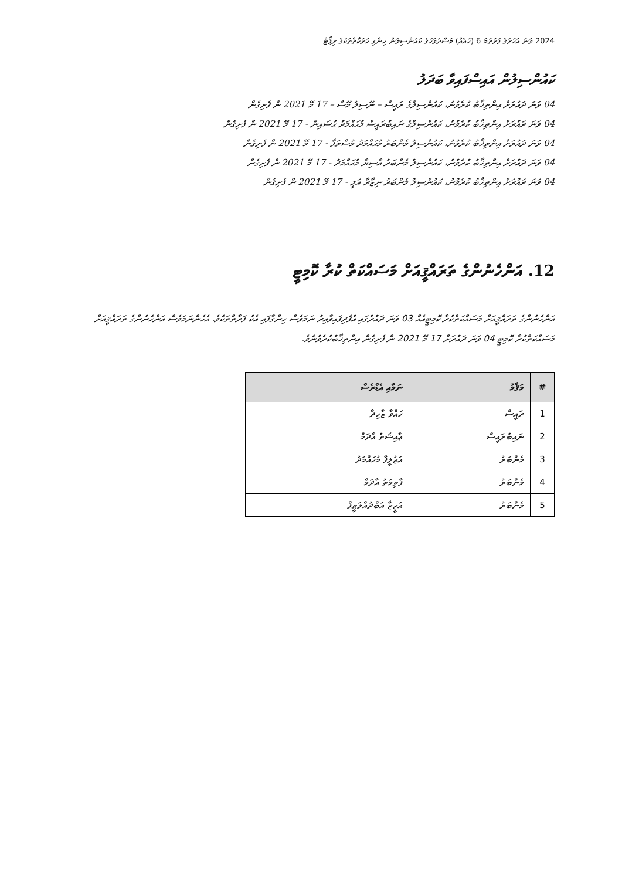2024 ވަނަ އަހަރުގެ ފުރަތަމަ 6 (ހައެއް) މަސްދުވަހުގެ ކައުންސިލުން ހިންގި ހަރަކާތްތަކުގެ ރިޕޯޓް
ކައުންސިލުން އައިސްފައިވާ ބަދަލު
04 ވަނަ ދައުރަށް އިންތިޚާބު ކުރެވުނު، ކައުންސިލްގެ ރައީސް – ނޫސިލު މޫސާ – 17 މޭ 2021 ން ފެށިގެން
04 ވަނަ ދައުރަށް އިންތިޚާބު ކުރެވުނު، ކައުންސިލްގެ ނައިބުރައީސް މުޙައްމަދު ޙުސައިން - 17 މޭ 2021 ން ފެށިގެން
04 ވަނަ ދައުރަށް އިންތިޚާބު ކުރެވުނު، ކައުންސިލު މެންބަރު މުޙައްމަދު މުސްތަފާ - 17 މޭ 2021 ން ފެށިގެން
04 ވަނަ ދައުރަށް އިންތިޚާބު ކުރެވުނު، ކައުންސިލު މެންބަރު އާސިޔާ މުޙައްމަދު - 17 މޭ 2021 ން ފެށިގެން
04 ވަނަ ދައުރަށް އިންތިޚާބު ކުރެވުނު، ކައުންސިލު މެންބަރު ނިޒާރާ އަލީ - 17 މޭ 2021 ން ފެށިގެން
12. އަންހެނުންގެ ތަރައްޤީއަށް މަސައްކަތް ކުރާ ކޮމިޓީ
އަންހެނުންގެ ތަރައްޤީއަށް މަސައްކަތްކުރާ ކޮމިޓީއެއް 03 ވަނަ ދައުރުގައި އުފެދިފައިވާއިރު ނަމަވެސް ހިންގާފައި އެކު ފަރާތްތަކެވެ. އެހެންނަމަވެސް އަންހެނުންގެ ތަރައްޤީއަށް މަސައްކަތްކުރާ ކޮމިޓީ 04 ވަނަ ދައުރަށް 17 މޭ 2021 ން ފެށިގެން އިންތިޚާބުކުރެވުނެވެ.
| # | މަޤާމު | ނަމާއި އެޑްރެސް |
| --- | --- | --- |
| 1 | ރައީސް | ހައްވާ ޒާހިދާ |
| 2 | ނައިބުރައީސް | ޢާއިޝަތު އާދަމް |
| 3 | މެންބަރު | އަޒުލީފާ މުޙައްމަދު |
| 4 | މެންބަރު | ފާތިމަތު އާދަމް |
| 5 | މެންބަރު | އަޒީޒާ އަބްދުއްލަޠީފް |